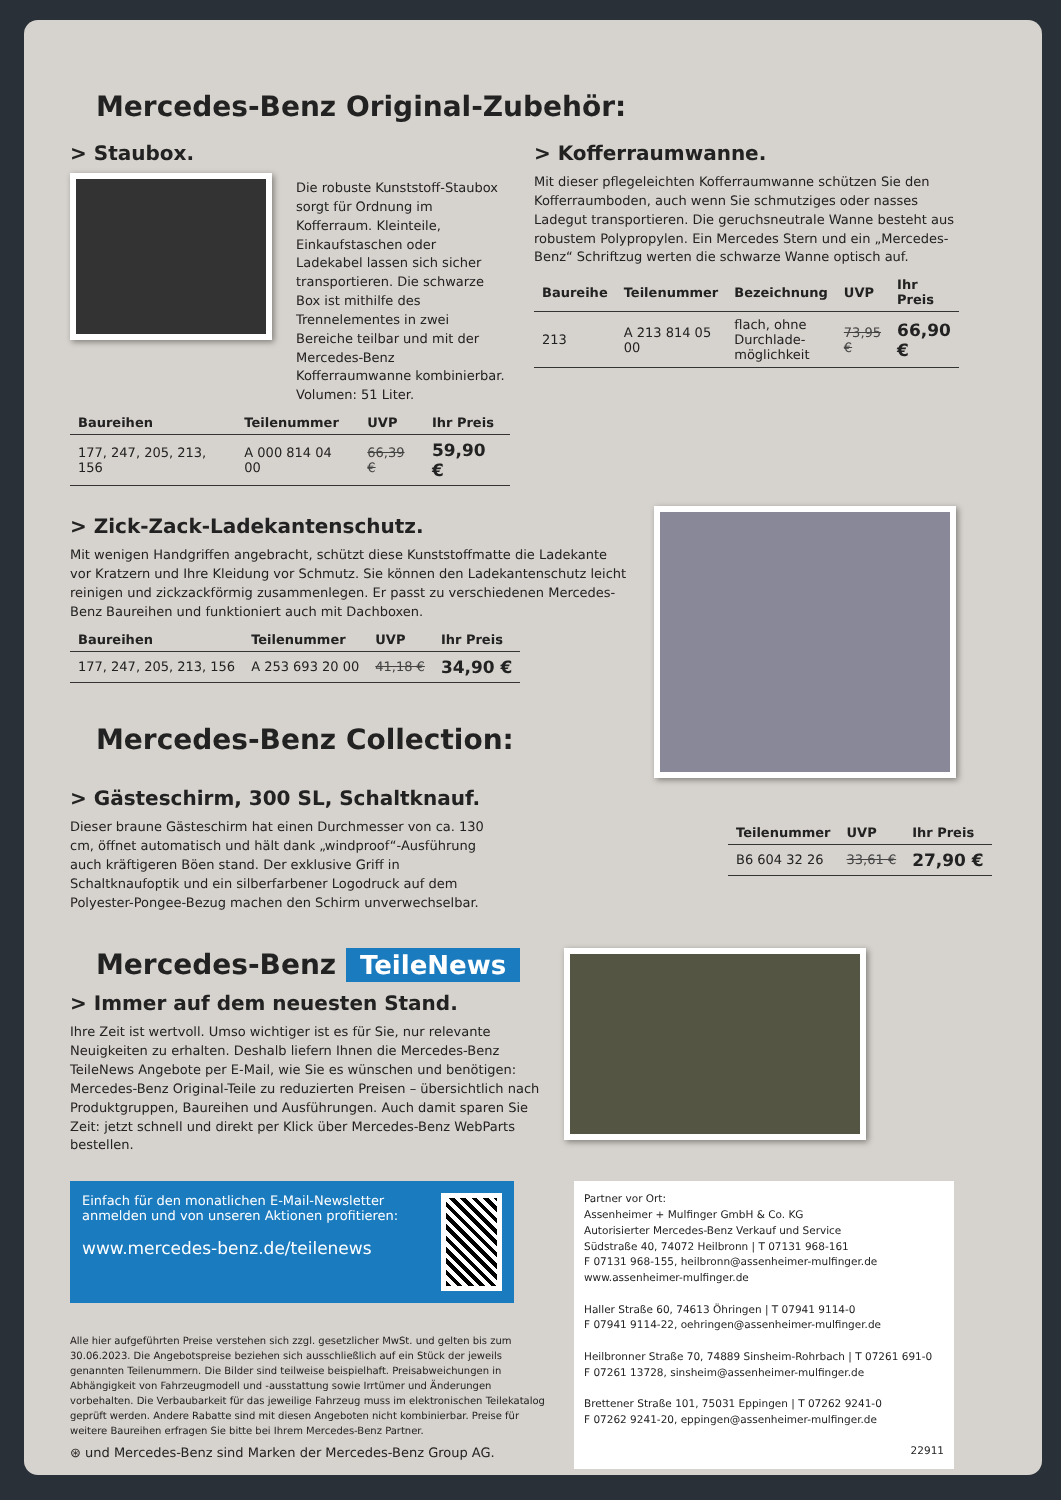Mercedes-Benz Original-Zubehör:
> Staubox.
Die robuste Kunststoff-Staubox sorgt für Ordnung im Kofferraum. Kleinteile, Einkaufstaschen oder Ladekabel lassen sich sicher trans­portieren. Die schwarze Box ist mithilfe des Trennelementes in zwei Bereiche teilbar und mit der Mercedes-Benz Kofferraumwanne kombinierbar. Volumen: 51 Liter.
| Baureihen | Teilenummer | UVP | Ihr Preis |
| --- | --- | --- | --- |
| 177, 247, 205, 213, 156 | A 000 814 04 00 | 66,39 € | 59,90 € |
> Kofferraumwanne.
Mit dieser pflegeleichten Kofferraumwanne schützen Sie den Kofferraumboden, auch wenn Sie schmutziges oder nasses Ladegut transportieren. Die geruchsneutrale Wanne besteht aus robustem Polypropylen. Ein Mercedes Stern und ein „Mercedes-Benz“ Schriftzug werten die schwarze Wanne optisch auf.
| Baureihe | Teilenummer | Bezeichnung | UVP | Ihr Preis |
| --- | --- | --- | --- | --- |
| 213 | A 213 814 05 00 | flach, ohne Durchlade­möglichkeit | 73,95 € | 66,90 € |
> Zick-Zack-Ladekantenschutz.
Mit wenigen Handgriffen angebracht, schützt diese Kunststoffmatte die Ladekante vor Kratzern und Ihre Kleidung vor Schmutz. Sie können den Ladekantenschutz leicht reinigen und zickzackförmig zusammenlegen. Er passt zu verschiedenen Mercedes-Benz Baureihen und funktioniert auch mit Dachboxen.
| Baureihen | Teilenummer | UVP | Ihr Preis |
| --- | --- | --- | --- |
| 177, 247, 205, 213, 156 | A 253 693 20 00 | 41,18 € | 34,90 € |
Mercedes-Benz Collection:
> Gästeschirm, 300 SL, Schaltknauf.
Dieser braune Gästeschirm hat einen Durchmesser von ca. 130 cm, öffnet automatisch und hält dank „windproof“-Ausführung auch kräftigeren Böen stand. Der exklusive Griff in Schaltknaufoptik und ein silberfarbener Logodruck auf dem Polyester-Pongee-Bezug machen den Schirm unverwechselbar.
| Teilenummer | UVP | Ihr Preis |
| --- | --- | --- |
| B6 604 32 26 | 33,61 € | 27,90 € |
Mercedes-Benz TeileNews
> Immer auf dem neuesten Stand.
Ihre Zeit ist wertvoll. Umso wichtiger ist es für Sie, nur relevante Neuigkei­ten zu erhalten. Deshalb liefern Ihnen die Mercedes-Benz TeileNews Angebote per E-Mail, wie Sie es wünschen und benötigen: Mercedes-Benz Original-Teile zu reduzierten Preisen – übersichtlich nach Produktgruppen, Baureihen und Ausführungen. Auch damit sparen Sie Zeit: jetzt schnell und direkt per Klick über Mercedes-Benz WebParts bestellen.
Einfach für den monatlichen E-Mail-Newsletter anmelden und von unseren Aktionen profitieren:
www.mercedes-benz.de/teilenews
Alle hier aufgeführten Preise verstehen sich zzgl. gesetzlicher MwSt. und gelten bis zum 30.06.2023. Die Angebotspreise beziehen sich ausschließlich auf ein Stück der jeweils genannten Teile­nummern. Die Bilder sind teilweise beispielhaft. Preisabweichungen in Abhängigkeit von Fahrzeug­modell und -ausstattung sowie Irrtümer und Änderungen vorbehalten. Die Verbaubarkeit für das jeweilige Fahrzeug muss im elektronischen Teilekatalog geprüft werden. Andere Rabatte sind mit diesen Angeboten nicht kombinierbar. Preise für weitere Baureihen erfragen Sie bitte bei Ihrem Mercedes-Benz Partner.
⊛ und Mercedes-Benz sind Marken der Mercedes-Benz Group AG.
Partner vor Ort:
Assenheimer + Mulfinger GmbH & Co. KG
Autorisierter Mercedes-Benz Verkauf und Service
Südstraße 40, 74072 Heilbronn | T 07131 968-161
F 07131 968-155, heilbronn@assenheimer-mulfinger.de
www.assenheimer-mulfinger.de
Haller Straße 60, 74613 Öhringen | T 07941 9114-0
F 07941 9114-22, oehringen@assenheimer-mulfinger.de
Heilbronner Straße 70, 74889 Sinsheim-Rohrbach | T 07261 691-0
F 07261 13728, sinsheim@assenheimer-mulfinger.de
Brettener Straße 101, 75031 Eppingen | T 07262 9241-0
F 07262 9241-20, eppingen@assenheimer-mulfinger.de
22911